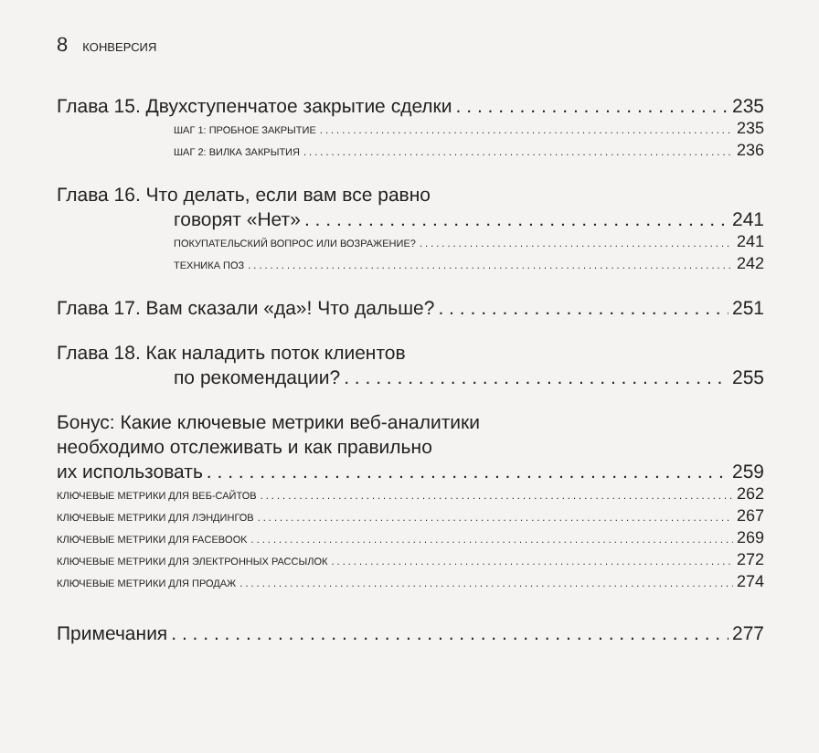8 КОНВЕРСИЯ
Глава 15. Двухступенчатое закрытие сделки 235
ШАГ 1: ПРОБНОЕ ЗАКРЫТИЕ 235
ШАГ 2: ВИЛКА ЗАКРЫТИЯ 236
Глава 16. Что делать, если вам все равно
говорят «Нет» 241
ПОКУПАТЕЛЬСКИЙ ВОПРОС ИЛИ ВОЗРАЖЕНИЕ? 241
ТЕХНИКА ПОЗ 242
Глава 17. Вам сказали «да»! Что дальше? 251
Глава 18. Как наладить поток клиентов
по рекомендации? 255
Бонус: Какие ключевые метрики веб-аналитики
необходимо отслеживать и как правильно
их использовать 259
КЛЮЧЕВЫЕ МЕТРИКИ ДЛЯ ВЕБ-САЙТОВ 262
КЛЮЧЕВЫЕ МЕТРИКИ ДЛЯ ЛЭНДИНГОВ 267
КЛЮЧЕВЫЕ МЕТРИКИ ДЛЯ FACEBOOK 269
КЛЮЧЕВЫЕ МЕТРИКИ ДЛЯ ЭЛЕКТРОННЫХ РАССЫЛОК 272
КЛЮЧЕВЫЕ МЕТРИКИ ДЛЯ ПРОДАЖ 274
Примечания 277